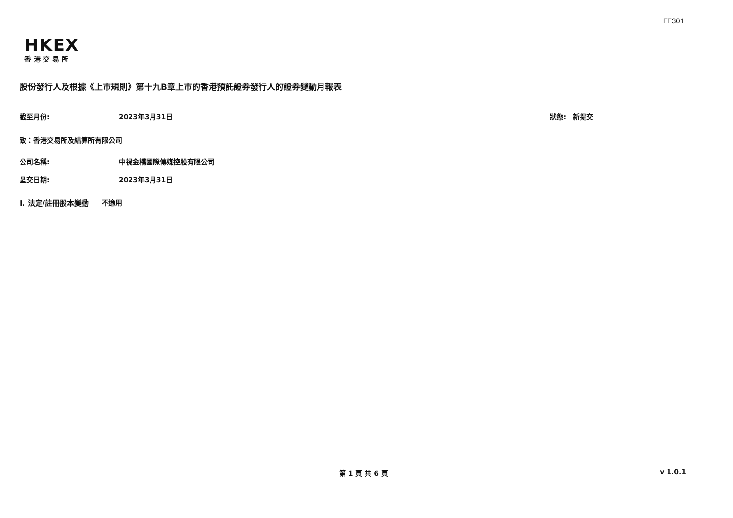FF301
HKEX
香港交易所
股份發行人及根據《上市規則》第十九B章上市的香港預託證券發行人的證券變動月報表
截至月份: 2023年3月31日 狀態: 新提交
致：香港交易所及結算所有限公司
公司名稱: 中視金橋國際傳媒控股有限公司
呈交日期: 2023年3月31日
I. 法定/註冊股本變動 不適用
第 1 頁 共 6 頁 v 1.0.1